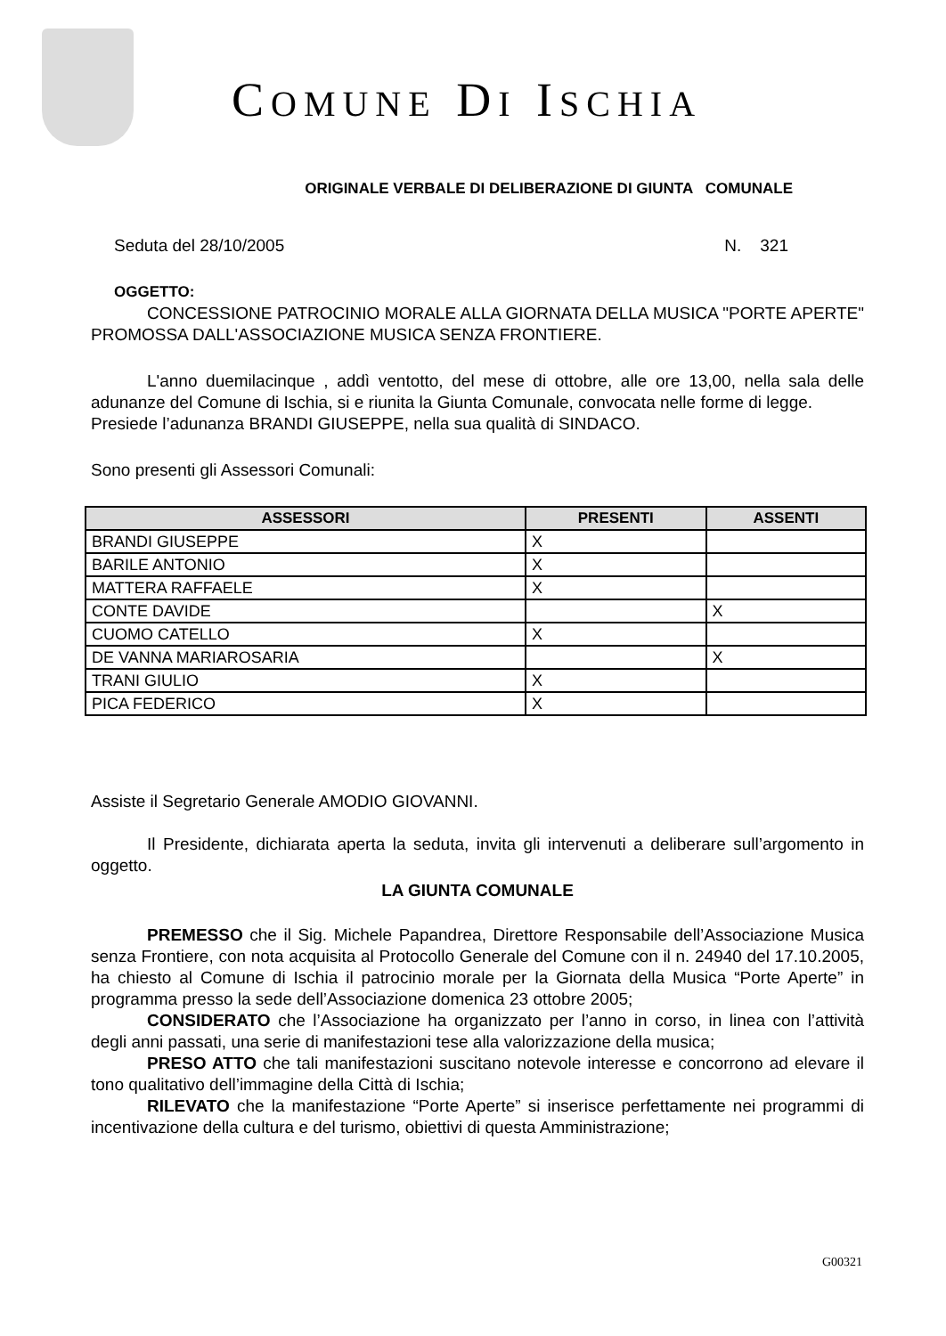COMUNE DI ISCHIA
ORIGINALE VERBALE DI DELIBERAZIONE DI GIUNTA COMUNALE
Seduta del 28/10/2005 N. 321
OGGETTO:
CONCESSIONE PATROCINIO MORALE ALLA GIORNATA DELLA MUSICA "PORTE APERTE" PROMOSSA DALL'ASSOCIAZIONE MUSICA SENZA FRONTIERE.
L'anno duemilacinque , addì ventotto, del mese di ottobre, alle ore 13,00, nella sala delle adunanze del Comune di Ischia, si e riunita la Giunta Comunale, convocata nelle forme di legge.
Presiede l’adunanza BRANDI GIUSEPPE, nella sua qualità di SINDACO.
Sono presenti gli Assessori Comunali:
| ASSESSORI | PRESENTI | ASSENTI |
| --- | --- | --- |
| BRANDI GIUSEPPE | X | |
| BARILE ANTONIO | X | |
| MATTERA RAFFAELE | X | |
| CONTE DAVIDE | | X |
| CUOMO CATELLO | X | |
| DE VANNA MARIAROSARIA | | X |
| TRANI GIULIO | X | |
| PICA FEDERICO | X | |
Assiste il Segretario Generale AMODIO GIOVANNI.
Il Presidente, dichiarata aperta la seduta, invita gli intervenuti a deliberare sull’argomento in oggetto.
LA GIUNTA COMUNALE
PREMESSO che il Sig. Michele Papandrea, Direttore Responsabile dell’Associazione Musica senza Frontiere, con nota acquisita al Protocollo Generale del Comune con il n. 24940 del 17.10.2005, ha chiesto al Comune di Ischia il patrocinio morale per la Giornata della Musica “Porte Aperte” in programma presso la sede dell’Associazione domenica 23 ottobre 2005;
CONSIDERATO che l’Associazione ha organizzato per l’anno in corso, in linea con l’attività degli anni passati, una serie di manifestazioni tese alla valorizzazione della musica;
PRESO ATTO che tali manifestazioni suscitano notevole interesse e concorrono ad elevare il tono qualitativo dell’immagine della Città di Ischia;
RILEVATO che la manifestazione “Porte Aperte” si inserisce perfettamente nei programmi di incentivazione della cultura e del turismo, obiettivi di questa Amministrazione;
G00321